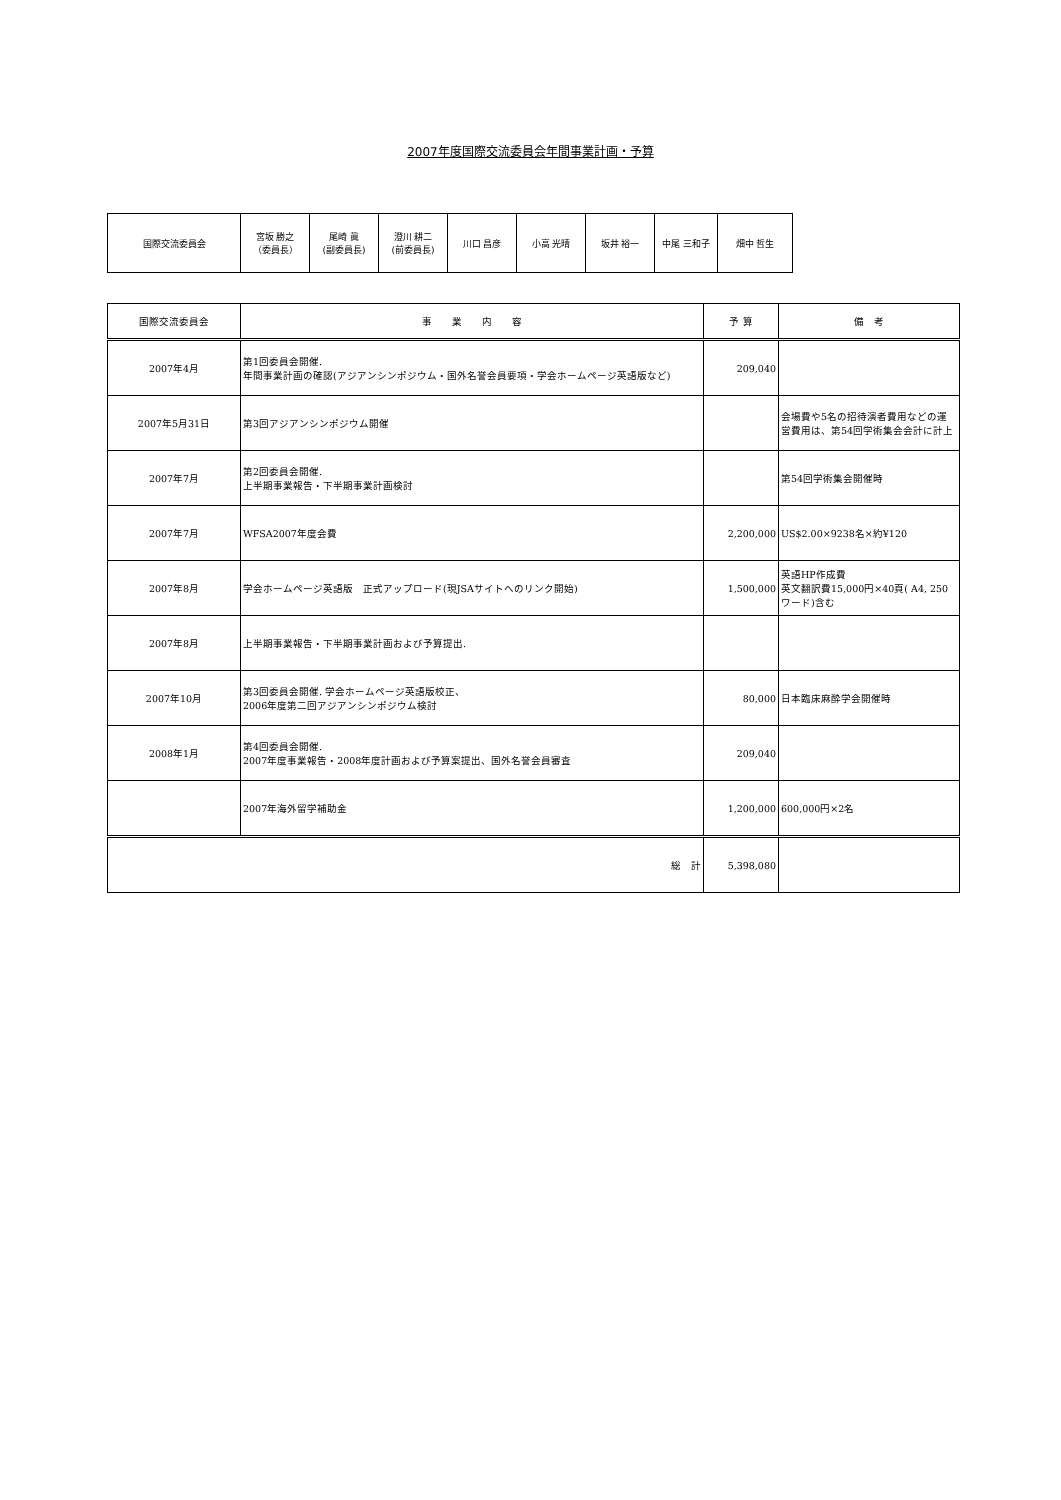2007年度国際交流委員会年間事業計画・予算
| 国際交流委員会 | 宮坂 勝之 （委員長） | 尾崎 眞 (副委員長) | 澄川 耕二 (前委員長) | 川口 昌彦 | 小高 光晴 | 坂井 裕一 | 中尾 三和子 | 畑中 哲生 |
| 国際交流委員会 | 事 業 内 容 | 予 算 | 備 考 |
| --- | --- | --- | --- |
| 2007年4月 | 第1回委員会開催. 年間事業計画の確認(アジアンシンポジウム・国外名誉会員要項・学会ホームページ英語版など) | 209,040 | |
| 2007年5月31日 | 第3回アジアンシンポジウム開催 | | 会場費や5名の招待演者費用などの運営費用は、第54回学術集会会計に計上 |
| 2007年7月 | 第2回委員会開催. 上半期事業報告・下半期事業計画検討 | | 第54回学術集会開催時 |
| 2007年7月 | WFSA2007年度会費 | 2,200,000 | US$2.00×9238名×約¥120 |
| 2007年8月 | 学会ホームページ英語版 正式アップロード(現JSAサイトへのリンク開始) | 1,500,000 | 英語HP作成費 英文翻訳費15,000円×40頁( A4, 250ワード)含む |
| 2007年8月 | 上半期事業報告・下半期事業計画および予算提出. | | |
| 2007年10月 | 第3回委員会開催. 学会ホームページ英語版校正、 2006年度第二回アジアンシンポジウム検討 | 80,000 | 日本臨床麻酔学会開催時 |
| 2008年1月 | 第4回委員会開催. 2007年度事業報告・2008年度計画および予算案提出、国外名誉会員審査 | 209,040 | |
| | 2007年海外留学補助金 | 1,200,000 | 600,000円×2名 |
| 総 計 | | 5,398,080 | |